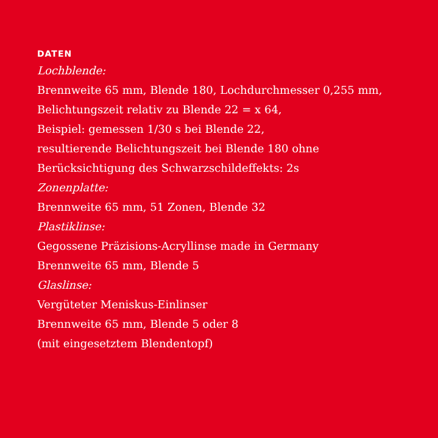DATEN
Lochblende:
Brennweite 65 mm, Blende 180, Lochdurchmesser 0,255 mm,
Belichtungszeit relativ zu Blende 22 = x 64,
Beispiel: gemessen 1/30 s bei Blende 22,
resultierende Belichtungszeit bei Blende 180 ohne
Berücksichtigung des Schwarzschildeffekts: 2s
Zonenplatte:
Brennweite 65 mm, 51 Zonen, Blende 32
Plastiklinse:
Gegossene Präzisions-Acryllinse made in Germany
Brennweite 65 mm, Blende 5
Glaslinse:
Vergüteter Meniskus-Einlinser
Brennweite 65 mm, Blende 5 oder 8
(mit eingesetztem Blendentopf)